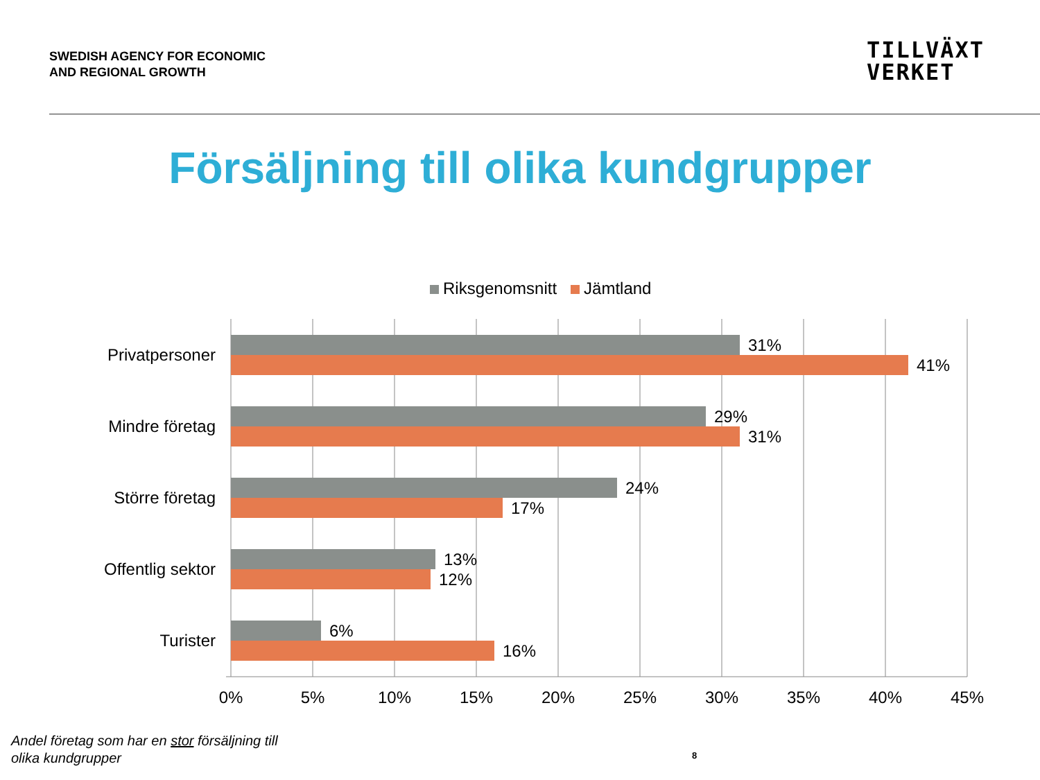SWEDISH AGENCY FOR ECONOMIC
AND REGIONAL GROWTH
TILLVÄXT
VERKET
Försäljning till olika kundgrupper
Riksgenomsnitt Jämtland
Privatpersoner
Mindre företag
Större företag
Offentlig sektor
Turister
31%
41%
29%
31%
24%
17%
13%
12%
6%
16%
0%
5%
10%
15%
20%
25%
30%
35%
40%
45%
Andel företag som har en stor försäljning till
olika kundgrupper
8